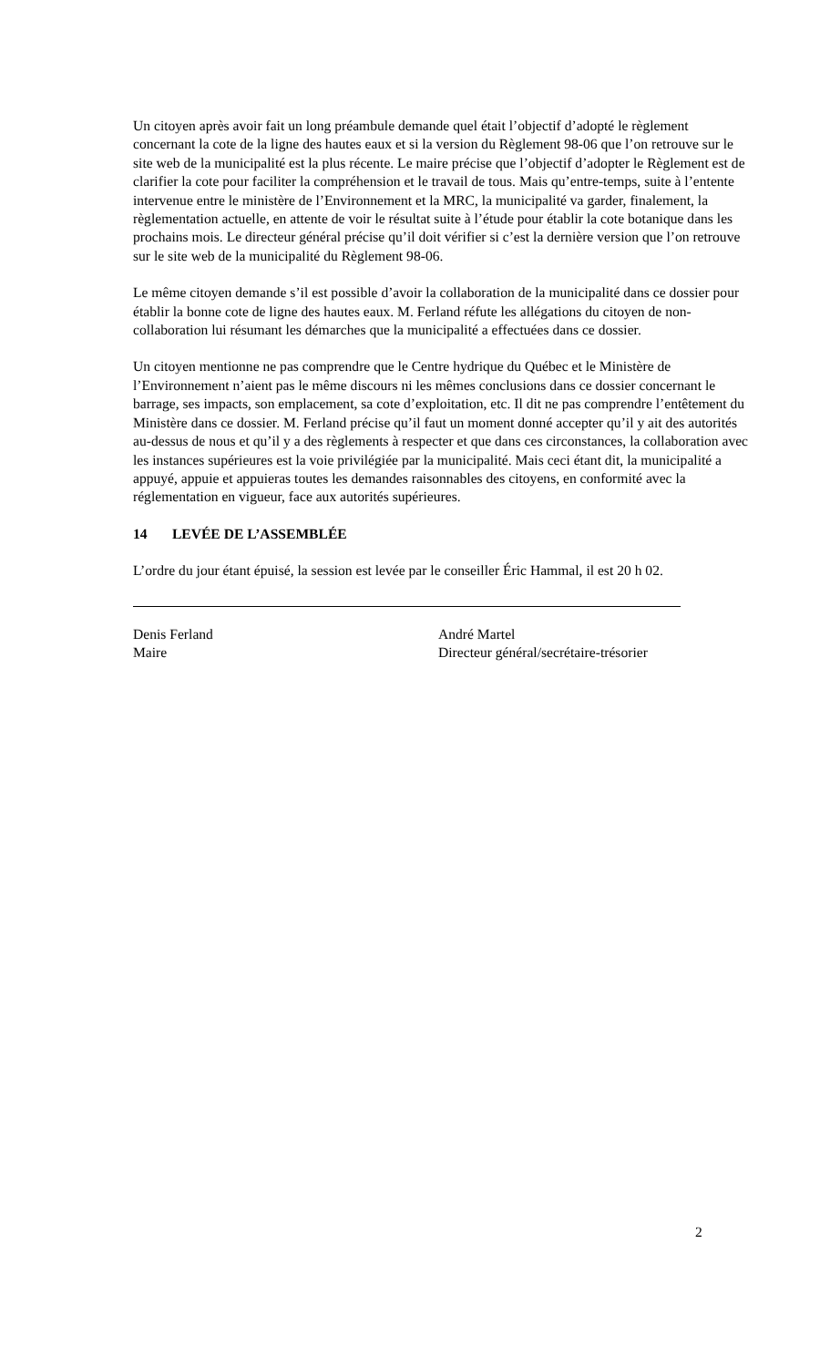Un citoyen après avoir fait un long préambule demande quel était l’objectif d’adopté le règlement concernant la cote de la ligne des hautes eaux et si la version du Règlement 98-06 que l’on retrouve sur le site web de la municipalité est la plus récente. Le maire précise que l’objectif d’adopter le Règlement est de clarifier la cote pour faciliter la compréhension et le travail de tous. Mais qu’entre-temps, suite à l’entente intervenue entre le ministère de l’Environnement et la MRC, la municipalité va garder, finalement, la règlementation actuelle, en attente de voir le résultat suite à l’étude pour établir la cote botanique dans les prochains mois. Le directeur général précise qu’il doit vérifier si c’est la dernière version que l’on retrouve sur le site web de la municipalité du Règlement 98-06.
Le même citoyen demande s’il est possible d’avoir la collaboration de la municipalité dans ce dossier pour établir la bonne cote de ligne des hautes eaux. M. Ferland réfute les allégations du citoyen de non-collaboration lui résumant les démarches que la municipalité a effectuées dans ce dossier.
Un citoyen mentionne ne pas comprendre que le Centre hydrique du Québec et le Ministère de l’Environnement n’aient pas le même discours ni les mêmes conclusions dans ce dossier concernant le barrage, ses impacts, son emplacement, sa cote d’exploitation, etc. Il dit ne pas comprendre l’entêtement du Ministère dans ce dossier. M. Ferland précise qu’il faut un moment donné accepter qu’il y ait des autorités au-dessus de nous et qu’il y a des règlements à respecter et que dans ces circonstances, la collaboration avec les instances supérieures est la voie privilégiée par la municipalité. Mais ceci étant dit, la municipalité a appuyé, appuie et appuieras toutes les demandes raisonnables des citoyens, en conformité avec la réglementation en vigueur, face aux autorités supérieures.
14 LEVÉE DE L’ASSEMBLÉE
L’ordre du jour étant épuisé, la session est levée par le conseiller Éric Hammal, il est 20 h 02.
Denis Ferland
Maire
André Martel
Directeur général/secrétaire-trésorier
2